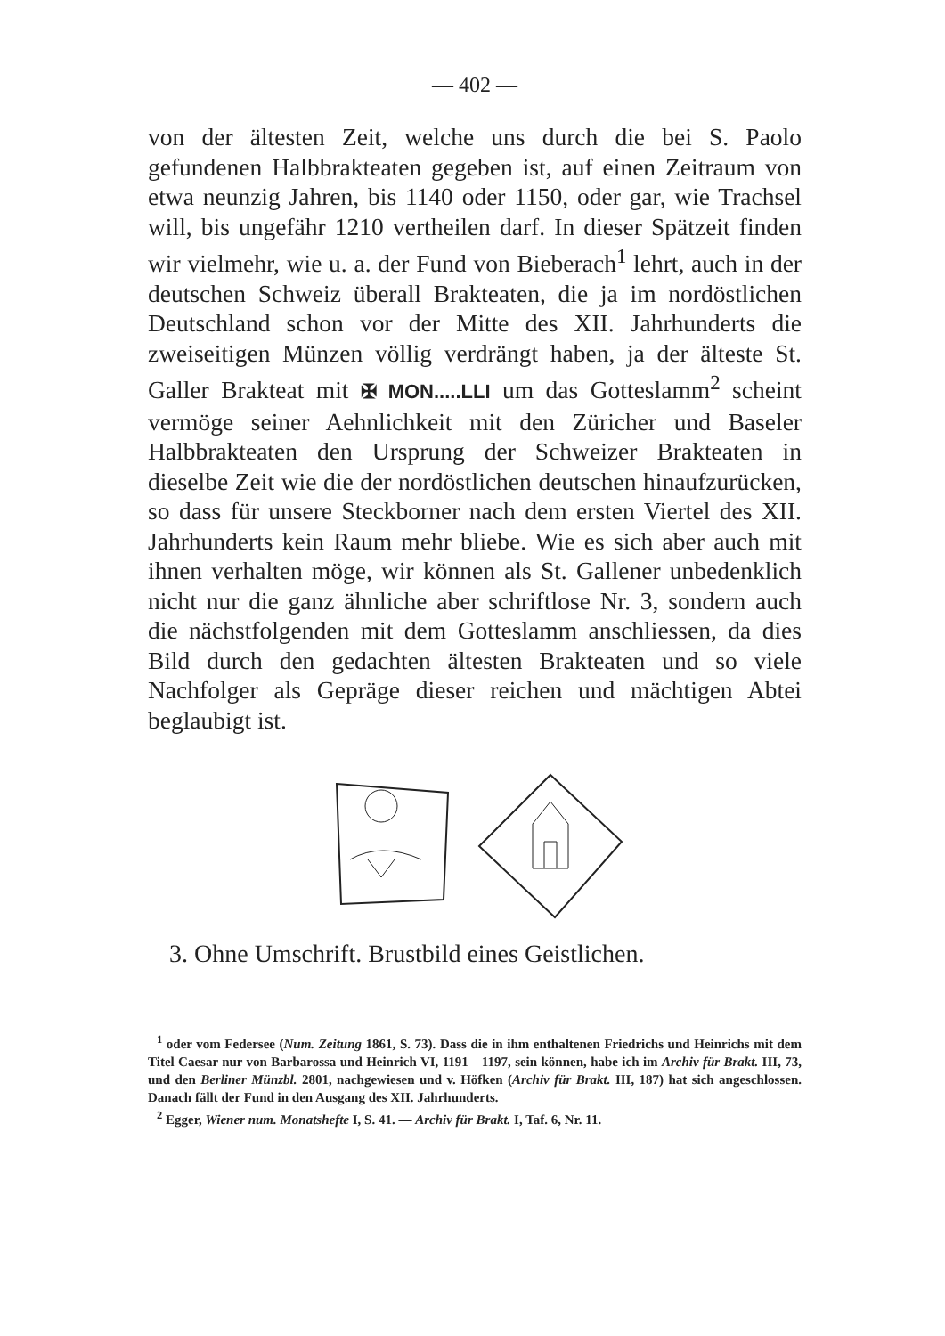— 402 —
von der ältesten Zeit, welche uns durch die bei S. Paolo gefundenen Halbbrakteaten gegeben ist, auf einen Zeitraum von etwa neunzig Jahren, bis 1140 oder 1150, oder gar, wie Trachsel will, bis ungefähr 1210 vertheilen darf. In dieser Spätzeit finden wir vielmehr, wie u. a. der Fund von Bieberach<sup>1</sup> lehrt, auch in der deutschen Schweiz überall Brakteaten, die ja im nordöstlichen Deutschland schon vor der Mitte des XII. Jahrhunderts die zweiseitigen Münzen völlig verdrängt haben, ja der älteste St. Galler Brakteat mit ✠ MON.....LLI um das Gotteslamm<sup>2</sup> scheint vermöge seiner Aehnlichkeit mit den Züricher und Baseler Halbbrakteaten den Ursprung der Schweizer Brakteaten in dieselbe Zeit wie die der nordöstlichen deutschen hinaufzurücken, so dass für unsere Steckborner nach dem ersten Viertel des XII. Jahrhunderts kein Raum mehr bliebe. Wie es sich aber auch mit ihnen verhalten möge, wir können als St. Gallener unbedenklich nicht nur die ganz ähnliche aber schriftlose Nr. 3, sondern auch die nächstfolgenden mit dem Gotteslamm anschliessen, da dies Bild durch den gedachten ältesten Brakteaten und so viele Nachfolger als Gepräge dieser reichen und mächtigen Abtei beglaubigt ist.
3. Ohne Umschrift. Brustbild eines Geistlichen.
<sup>1</sup> oder vom Federsee (Num. Zeitung 1861, S. 73). Dass die in ihm enthaltenen Friedrichs und Heinrichs mit dem Titel Caesar nur von Barbarossa und Heinrich VI, 1191—1197, sein können, habe ich im Archiv für Brakt. III, 73, und den Berliner Münzbl. 2801, nachgewiesen und v. Höfken (Archiv für Brakt. III, 187) hat sich angeschlossen. Danach fällt der Fund in den Ausgang des XII. Jahrhunderts.
<sup>2</sup> Egger, Wiener num. Monatshefte I, S. 41. — Archiv für Brakt. I, Taf. 6, Nr. 11.